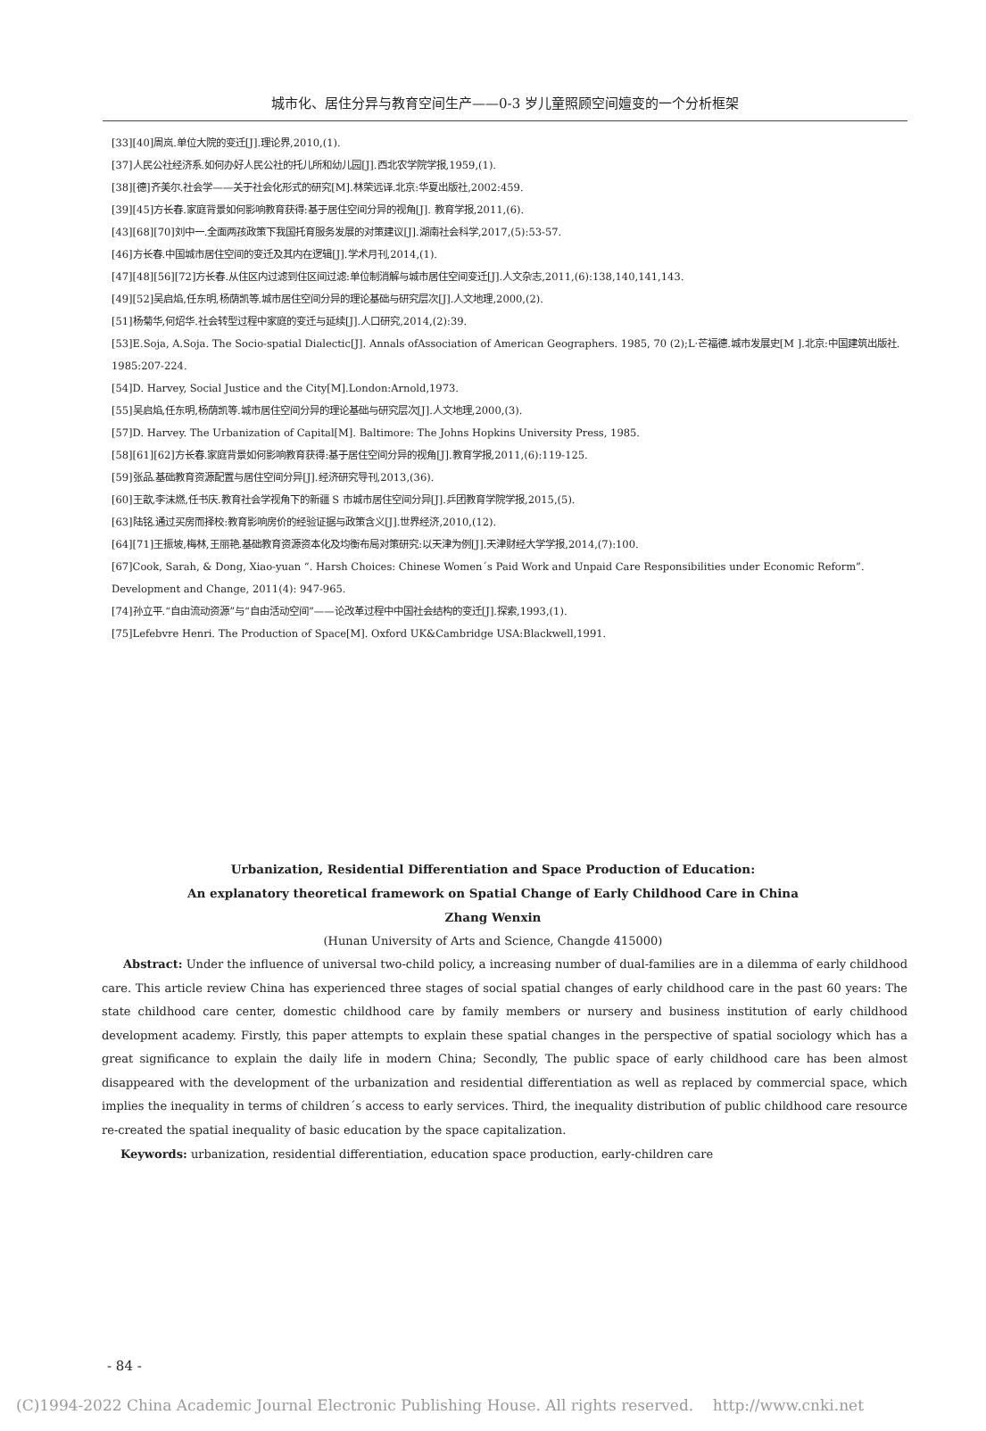城市化、居住分异与教育空间生产——0-3 岁儿童照顾空间嬗变的一个分析框架
[33][40]周岚.单位大院的变迁[J].理论界,2010,(1).
[37]人民公社经济系.如何办好人民公社的托儿所和幼儿园[J].西北农学院学报,1959,(1).
[38][德]齐美尔.社会学——关于社会化形式的研究[M].林荣远译.北京:华夏出版社,2002:459.
[39][45]方长春.家庭背景如何影响教育获得:基于居住空间分异的视角[J]. 教育学报,2011,(6).
[43][68][70]刘中一.全面两孩政策下我国托育服务发展的对策建议[J].湖南社会科学,2017,(5):53-57.
[46]方长春.中国城市居住空间的变迁及其内在逻辑[J].学术月刊,2014,(1).
[47][48][56][72]方长春.从住区内过滤到住区间过滤:单位制消解与城市居住空间变迁[J].人文杂志,2011,(6):138,140,141,143.
[49][52]吴启焰,任东明,杨荫凯等.城市居住空间分异的理论基础与研究层次[J].人文地理,2000,(2).
[51]杨菊华,何炤华.社会转型过程中家庭的变迁与延续[J].人口研究,2014,(2):39.
[53]E.Soja, A.Soja. The Socio-spatial Dialectic[J]. Annals ofAssociation of American Geographers. 1985, 70 (2);L·芒福德.城市发展史[M ].北京:中国建筑出版社. 1985:207-224.
[54]D. Harvey, Social Justice and the City[M].London:Arnold,1973.
[55]吴启焰,任东明,杨荫凯等.城市居住空间分异的理论基础与研究层次[J].人文地理,2000,(3).
[57]D. Harvey. The Urbanization of Capital[M]. Baltimore: The Johns Hopkins University Press, 1985.
[58][61][62]方长春.家庭背景如何影响教育获得:基于居住空间分异的视角[J].教育学报,2011,(6):119-125.
[59]张品.基础教育资源配置与居住空间分异[J].经济研究导刊,2013,(36).
[60]王歆,李沫燃,任书庆.教育社会学视角下的新疆 S 市城市居住空间分异[J].乒团教育学院学报,2015,(5).
[63]陆铭.通过买房而择校:教育影响房价的经验证据与政策含义[J].世界经济,2010,(12).
[64][71]王振坡,梅林,王丽艳.基础教育资源资本化及均衡布局对策研究:以天津为例[J].天津财经大学学报,2014,(7):100.
[67]Cook, Sarah, & Dong, Xiao-yuan “. Harsh Choices: Chinese Women´s Paid Work and Unpaid Care Responsibilities under Economic Reform”. Development and Change, 2011(4): 947-965.
[74]孙立平.“自由流动资源”与“自由活动空间”——论改革过程中中国社会结构的变迁[J].探索,1993,(1).
[75]Lefebvre Henri. The Production of Space[M]. Oxford UK&Cambridge USA:Blackwell,1991.
Urbanization, Residential Differentiation and Space Production of Education:
An explanatory theoretical framework on Spatial Change of Early Childhood Care in China
Zhang Wenxin
(Hunan University of Arts and Science, Changde 415000)
Abstract: Under the influence of universal two-child policy, a increasing number of dual-families are in a dilemma of early childhood care. This article review China has experienced three stages of social spatial changes of early childhood care in the past 60 years: The state childhood care center, domestic childhood care by family members or nursery and business institution of early childhood development academy. Firstly, this paper attempts to explain these spatial changes in the perspective of spatial sociology which has a great significance to explain the daily life in modern China; Secondly, The public space of early childhood care has been almost disappeared with the development of the urbanization and residential differentiation as well as replaced by commercial space, which implies the inequality in terms of children´s access to early services. Third, the inequality distribution of public childhood care resource re-created the spatial inequality of basic education by the space capitalization.
Keywords: urbanization, residential differentiation, education space production, early-children care
- 84 -
(C)1994-2022 China Academic Journal Electronic Publishing House. All rights reserved. http://www.cnki.net